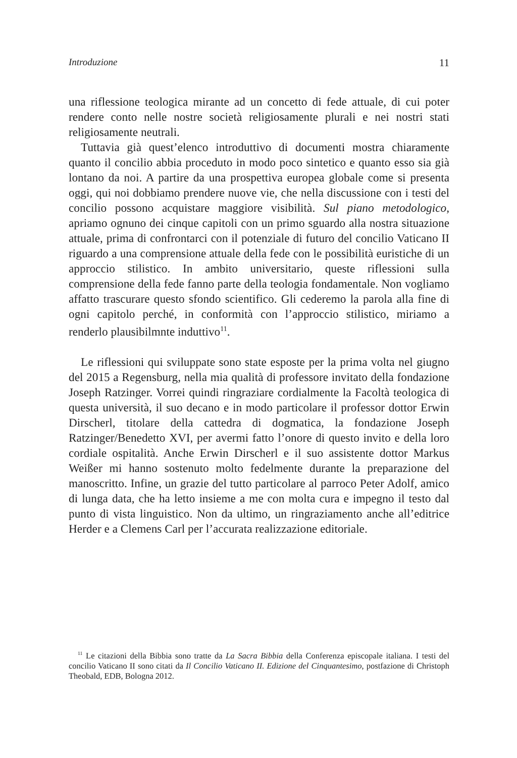Introduzione 11
una riflessione teologica mirante ad un concetto di fede attuale, di cui poter rendere conto nelle nostre società religiosamente plurali e nei nostri stati religiosamente neutrali.
Tuttavia già quest’elenco introduttivo di documenti mostra chiaramente quanto il concilio abbia proceduto in modo poco sintetico e quanto esso sia già lontano da noi. A partire da una prospettiva europea globale come si presenta oggi, qui noi dobbiamo prendere nuove vie, che nella discussione con i testi del concilio possono acquistare maggiore visibilità. Sul piano metodologico, apriamo ognuno dei cinque capitoli con un primo sguardo alla nostra situazione attuale, prima di confrontarci con il potenziale di futuro del concilio Vaticano II riguardo a una comprensione attuale della fede con le possibilità euristiche di un approccio stilistico. In ambito universitario, queste riflessioni sulla comprensione della fede fanno parte della teologia fondamentale. Non vogliamo affatto trascurare questo sfondo scientifico. Gli cederemo la parola alla fine di ogni capitolo perché, in conformità con l’approccio stilistico, miriamo a renderlo plausibilmnte induttivo<sup>11</sup>.
Le riflessioni qui sviluppate sono state esposte per la prima volta nel giugno del 2015 a Regensburg, nella mia qualità di professore invitato della fondazione Joseph Ratzinger. Vorrei quindi ringraziare cordialmente la Facoltà teologica di questa università, il suo decano e in modo particolare il professor dottor Erwin Dirscherl, titolare della cattedra di dogmatica, la fondazione Joseph Ratzinger/Benedetto XVI, per avermi fatto l’onore di questo invito e della loro cordiale ospitalità. Anche Erwin Dirscherl e il suo assistente dottor Markus Weißer mi hanno sostenuto molto fedelmente durante la preparazione del manoscritto. Infine, un grazie del tutto particolare al parroco Peter Adolf, amico di lunga data, che ha letto insieme a me con molta cura e impegno il testo dal punto di vista linguistico. Non da ultimo, un ringraziamento anche all’editrice Herder e a Clemens Carl per l’accurata realizzazione editoriale.
<sup>11</sup> Le citazioni della Bibbia sono tratte da La Sacra Bibbia della Conferenza episcopale italiana. I testi del concilio Vaticano II sono citati da Il Concilio Vaticano II. Edizione del Cinquantesimo, postfazione di Christoph Theobald, EDB, Bologna 2012.